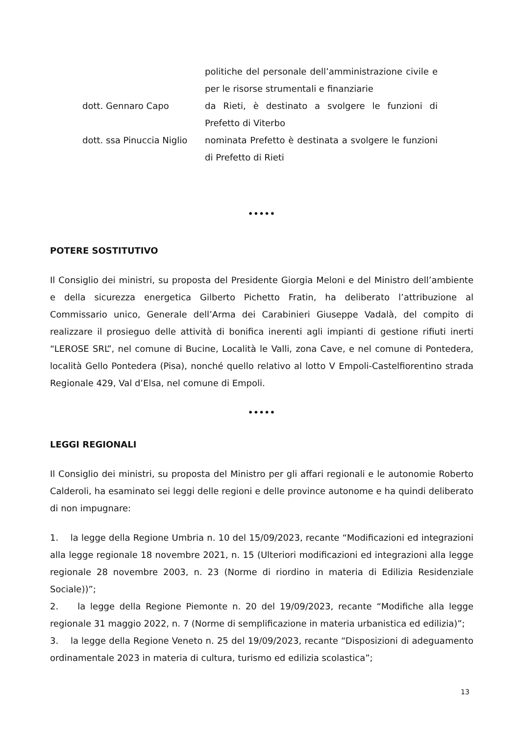| | politiche del personale dell’amministrazione civile e per le risorse strumentali e finanziarie |
| dott. Gennaro Capo | da Rieti, è destinato a svolgere le funzioni di Prefetto di Viterbo |
| dott. ssa Pinuccia Niglio | nominata Prefetto è destinata a svolgere le funzioni di Prefetto di Rieti |
•••••
POTERE SOSTITUTIVO
Il Consiglio dei ministri, su proposta del Presidente Giorgia Meloni e del Ministro dell’ambiente e della sicurezza energetica Gilberto Pichetto Fratin, ha deliberato l’attribuzione al Commissario unico, Generale dell’Arma dei Carabinieri Giuseppe Vadalà, del compito di realizzare il prosieguo delle attività di bonifica inerenti agli impianti di gestione rifiuti inerti “LEROSE SRL”, nel comune di Bucine, Località le Valli, zona Cave, e nel comune di Pontedera, località Gello Pontedera (Pisa), nonché quello relativo al lotto V Empoli-Castelfiorentino strada Regionale 429, Val d’Elsa, nel comune di Empoli.
•••••
LEGGI REGIONALI
Il Consiglio dei ministri, su proposta del Ministro per gli affari regionali e le autonomie Roberto Calderoli, ha esaminato sei leggi delle regioni e delle province autonome e ha quindi deliberato di non impugnare:
1. la legge della Regione Umbria n. 10 del 15/09/2023, recante “Modificazioni ed integrazioni alla legge regionale 18 novembre 2021, n. 15 (Ulteriori modificazioni ed integrazioni alla legge regionale 28 novembre 2003, n. 23 (Norme di riordino in materia di Edilizia Residenziale Sociale))”;
2. la legge della Regione Piemonte n. 20 del 19/09/2023, recante “Modifiche alla legge regionale 31 maggio 2022, n. 7 (Norme di semplificazione in materia urbanistica ed edilizia)”;
3. la legge della Regione Veneto n. 25 del 19/09/2023, recante “Disposizioni di adeguamento ordinamentale 2023 in materia di cultura, turismo ed edilizia scolastica”;
13